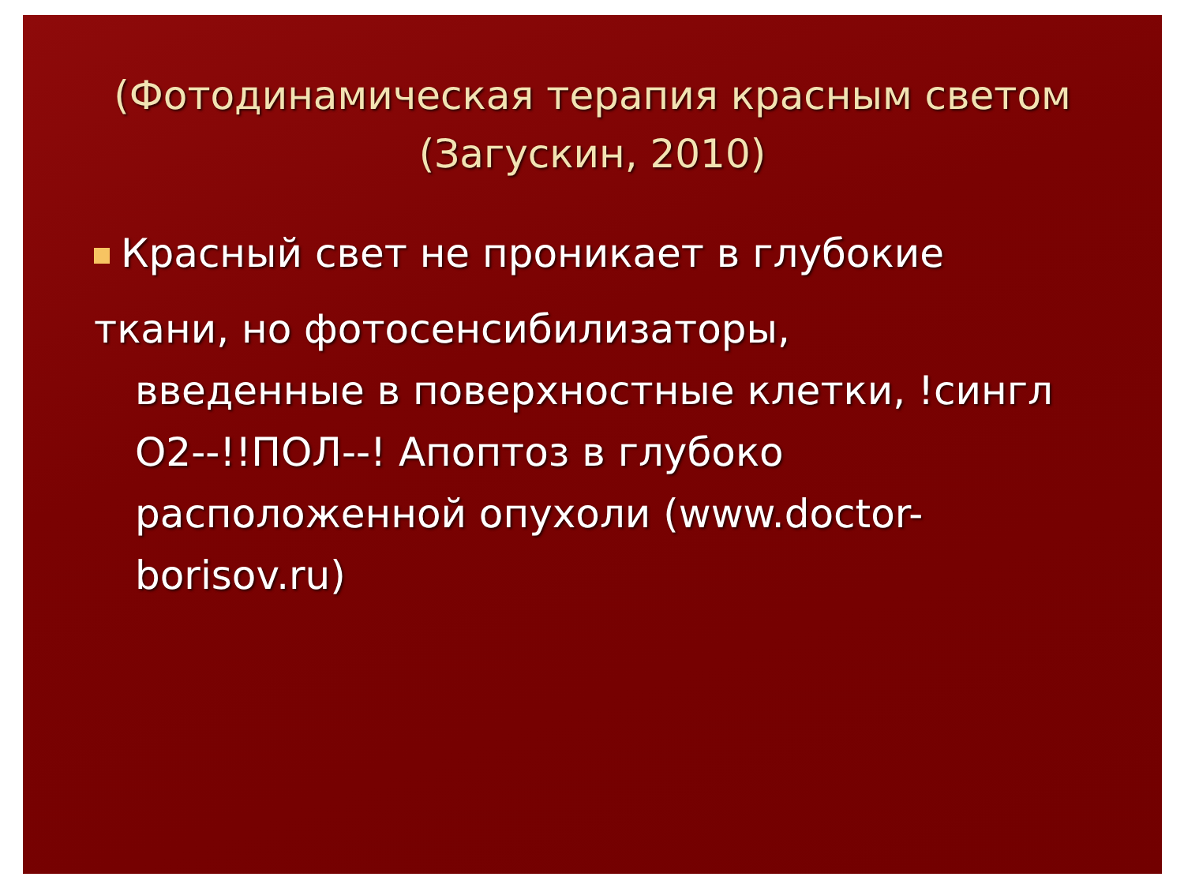(Фотодинамическая терапия красным светом (Загускин, 2010)
Красный свет не проникает в глубокие
ткани, но фотосенсибилизаторы,
введенные в поверхностные клетки, !сингл O2--!!ПОЛ--! Апоптоз в глубоко расположенной опухоли (www.doctor-borisov.ru)